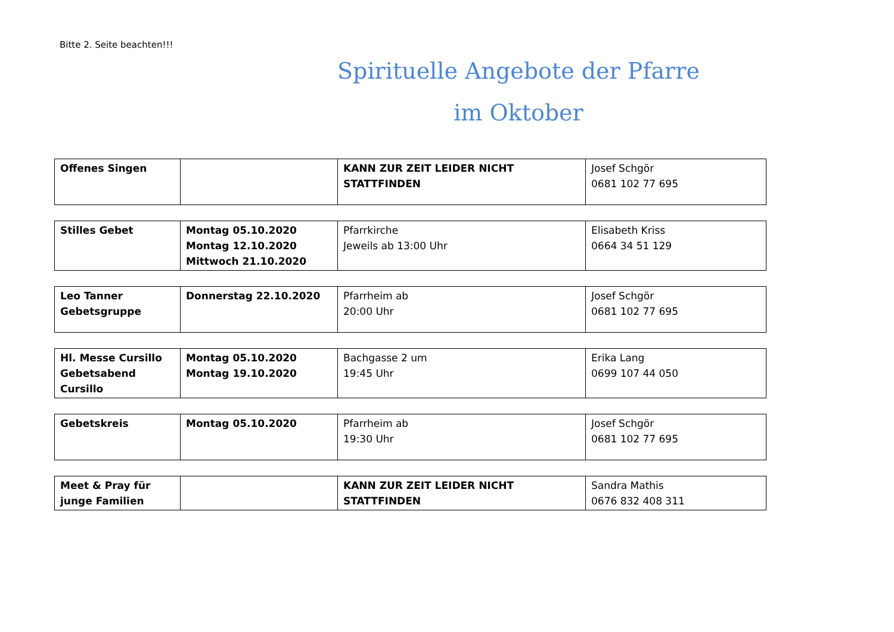Bitte 2. Seite beachten!!!
Spirituelle Angebote der Pfarre
im Oktober
| Offenes Singen | | KANN ZUR ZEIT LEIDER NICHT STATTFINDEN | Josef Schgör 0681 102 77 695 |
| Stilles Gebet | Montag 05.10.2020 Montag 12.10.2020 Mittwoch 21.10.2020 | Pfarrkirche Jeweils ab 13:00 Uhr | Elisabeth Kriss 0664 34 51 129 |
| Leo Tanner Gebetsgruppe | Donnerstag 22.10.2020 | Pfarrheim ab 20:00 Uhr | Josef Schgör 0681 102 77 695 |
| Hl. Messe Cursillo Gebetsabend Cursillo | Montag 05.10.2020 Montag 19.10.2020 | Bachgasse 2 um 19:45 Uhr | Erika Lang 0699 107 44 050 |
| Gebetskreis | Montag 05.10.2020 | Pfarrheim ab 19:30 Uhr | Josef Schgör 0681 102 77 695 |
| Meet & Pray für junge Familien | | KANN ZUR ZEIT LEIDER NICHT STATTFINDEN | Sandra Mathis 0676 832 408 311 |